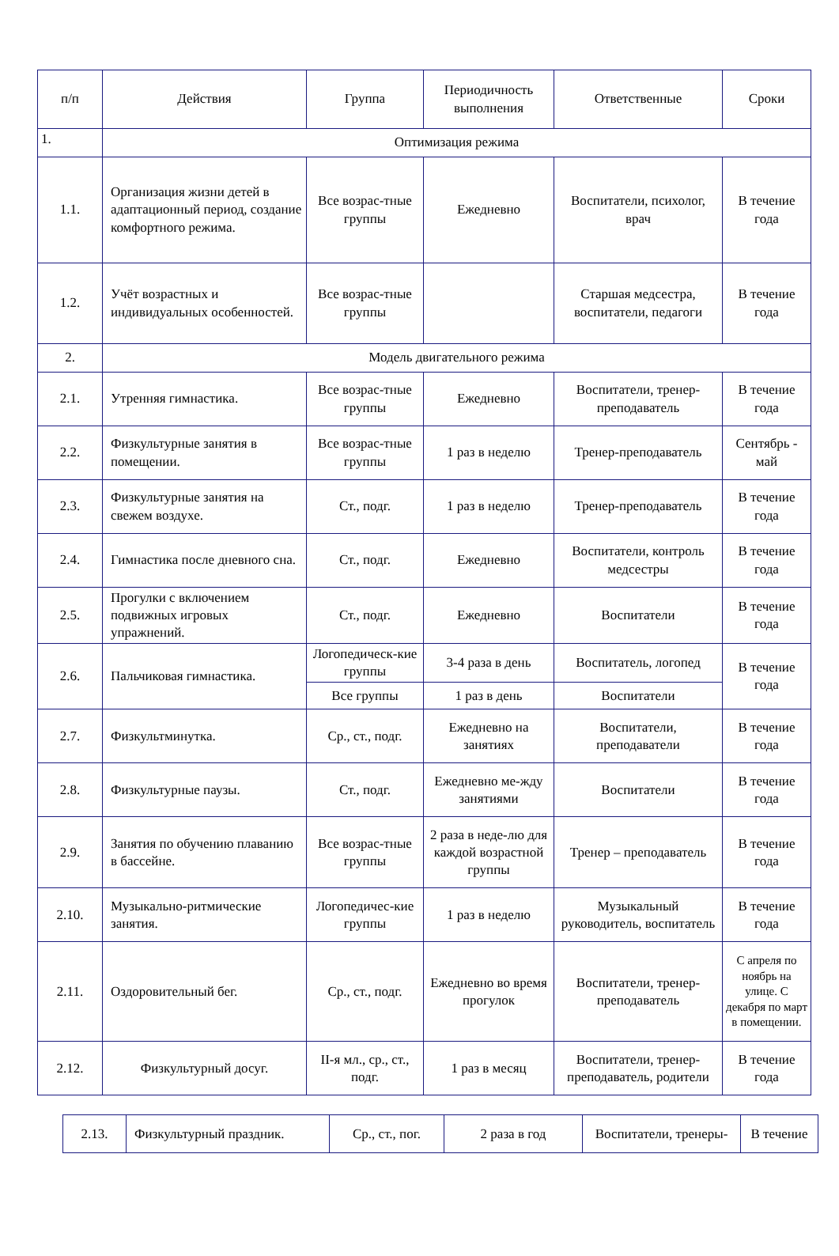| п/п | Действия | Группа | Периодичность выполнения | Ответственные | Сроки |
| --- | --- | --- | --- | --- | --- |
| 1. | Оптимизация режима | | | | |
| 1.1. | Организация жизни детей в адаптационный период, создание комфортного режима. | Все возрас-тные группы | Ежедневно | Воспитатели, психолог, врач | В течение года |
| 1.2. | Учёт возрастных и индивидуальных особенностей. | Все возрас-тные группы | | Старшая медсестра, воспитатели, педагоги | В течение года |
| 2. | Модель двигательного режима | | | | |
| 2.1. | Утренняя гимнастика. | Все возрас-тные группы | Ежедневно | Воспитатели, тренер-преподаватель | В течение года |
| 2.2. | Физкультурные занятия в помещении. | Все возрас-тные группы | 1 раз в неделю | Тренер-преподаватель | Сентябрь - май |
| 2.3. | Физкультурные занятия на свежем воздухе. | Ст., подг. | 1 раз в неделю | Тренер-преподаватель | В течение года |
| 2.4. | Гимнастика после дневного сна. | Ст., подг. | Ежедневно | Воспитатели, контроль медсестры | В течение года |
| 2.5. | Прогулки с включением подвижных игровых упражнений. | Ст., подг. | Ежедневно | Воспитатели | В течение года |
| 2.6. | Пальчиковая гимнастика. | Логопедическ-кие группы | 3-4 раза в день | Воспитатель, логопед | В течение года |
| | | Все группы | 1 раз в день | Воспитатели | |
| 2.7. | Физкультминутка. | Ср., ст., подг. | Ежедневно на занятиях | Воспитатели, преподаватели | В течение года |
| 2.8. | Физкультурные паузы. | Ст., подг. | Ежедневно ме-жду занятиями | Воспитатели | В течение года |
| 2.9. | Занятия по обучению плаванию в бассейне. | Все возрас-тные группы | 2 раза в неде-лю для каждой возрастной группы | Тренер – преподаватель | В течение года |
| 2.10. | Музыкально-ритмические занятия. | Логопедичес-кие группы | 1 раз в неделю | Музыкальный руководитель, воспитатель | В течение года |
| 2.11. | Оздоровительный бег. | Ср., ст., подг. | Ежедневно во время прогулок | Воспитатели, тренер-преподаватель | С апреля по ноябрь на улице. С декабря по март в помещении. |
| 2.12. | Физкультурный досуг. | II-я мл., ср., ст., подг. | 1 раз в месяц | Воспитатели, тренер-преподаватель, родители | В течение года |
| 2.13. | Физкультурный праздник. | Ср., ст., пог. | 2 раза в год | Воспитатели, тренеры- | В течение |